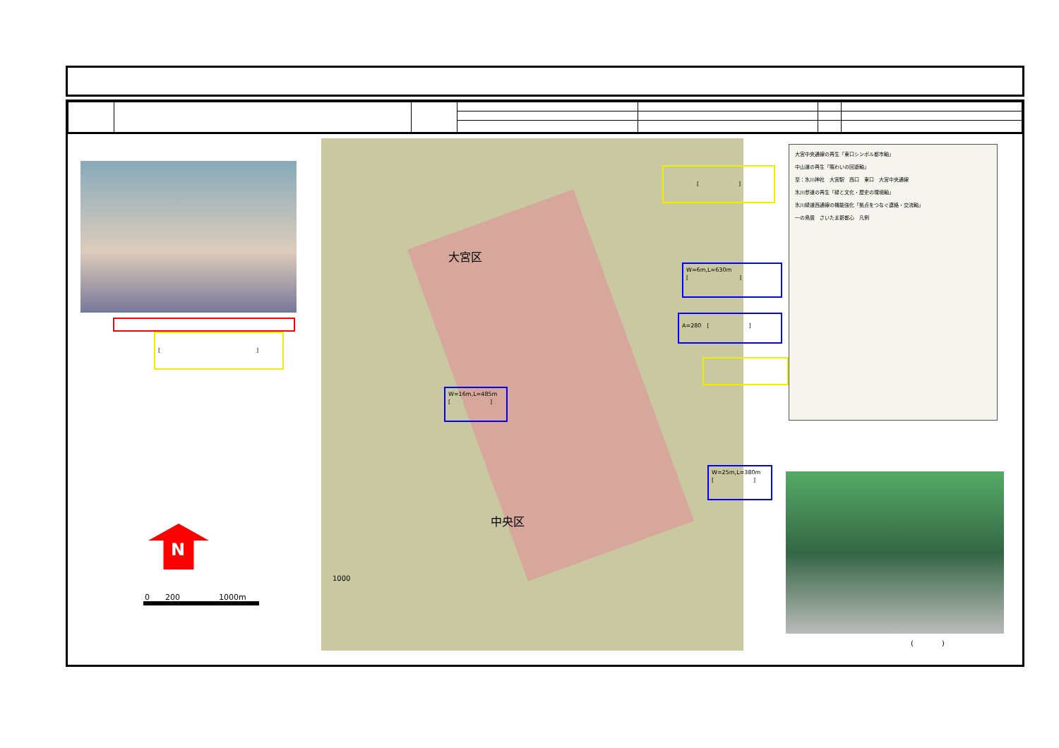大宮区
中央区
1000
大宮中央通線の再生「東口シンボル都市軸」
中山道の再生「賑わいの回遊軸」
至：氷川神社　大宮駅　西口　東口　大宮中央通線
氷川参道の再生「緑と文化・歴史の環境軸」
氷川緑道西通線の機能強化「拠点をつなぐ連絡・交流軸」
一の鳥居　さいたま新都心　凡例
(　　　　)
[　　　　　　　　　　　　　　　　　]
[　　　　　　　]
W=6m,L=630m
[　　　　　　　　　]
A=280　[　　　　　　　]
W=16m,L=485m
[　　　　　　　]
W=25m,L=380m
[　　　　　　　]
N
0　　200　　　　　1000m